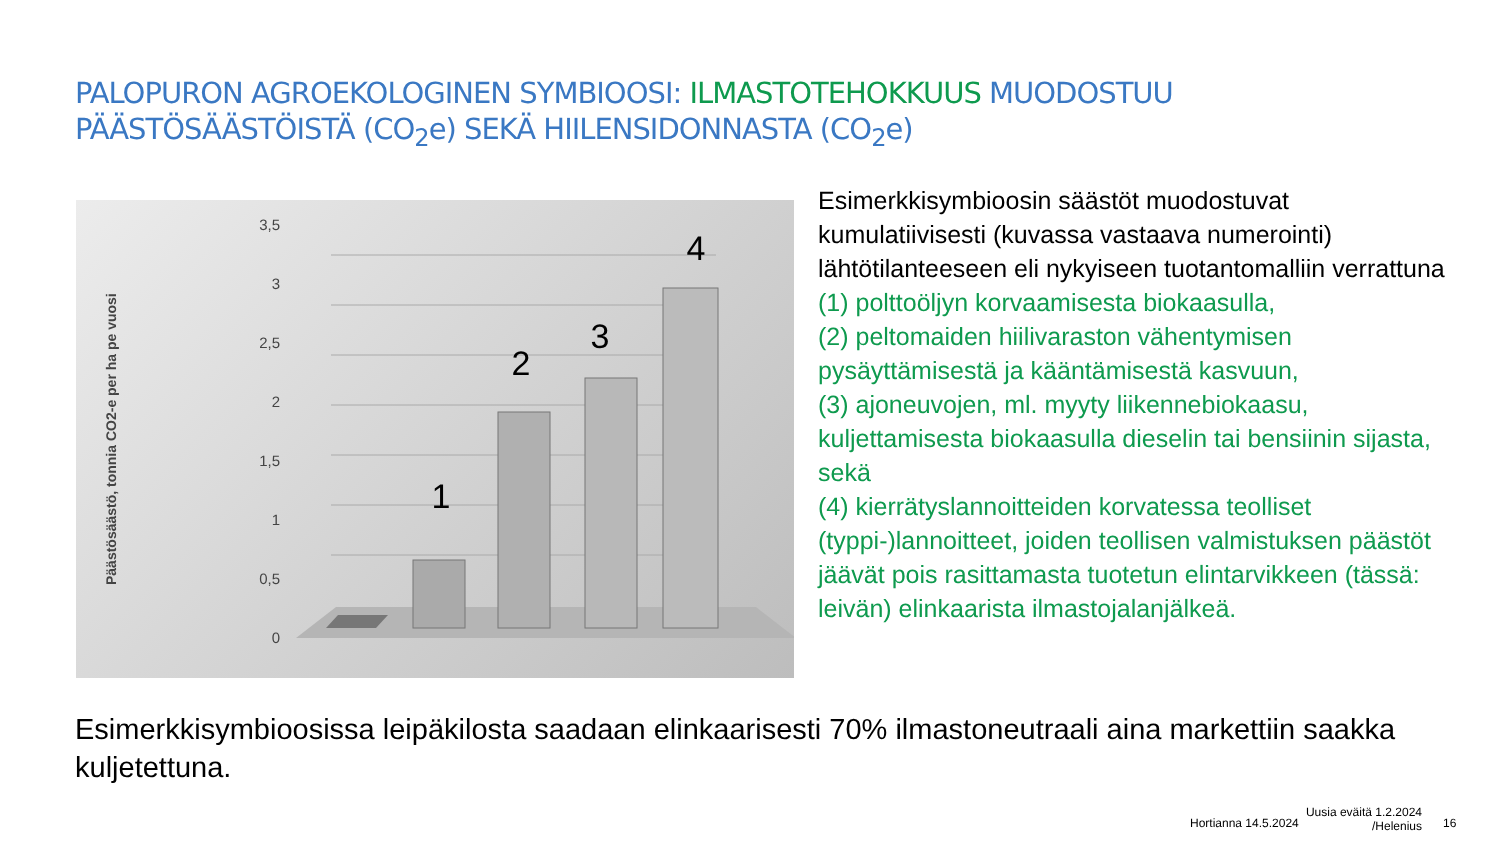PALOPURON AGROEKOLOGINEN SYMBIOOSI: ILMASTOTEHOKKUUS MUODOSTUU PÄÄSTÖSÄÄSTÖISTÄ (CO<sub>2</sub>e) SEKÄ HIILENSIDONNASTA (CO<sub>2</sub>e)
Päästösäästö, tonnia CO2-e per ha pe vuosi
3,5
3
2,5
2
1,5
1
0,5
0
1
2
3
4
Esimerkkisymbioosin säästöt muodostuvat kumulatiivisesti (kuvassa vastaava numerointi) lähtötilanteeseen eli nykyiseen tuotantomalliin verrattuna
(1) polttoöljyn korvaamisesta biokaasulla,
(2) peltomaiden hiilivaraston vähentymisen pysäyttämisestä ja kääntämisestä kasvuun,
(3) ajoneuvojen, ml. myyty liikennebiokaasu, kuljettamisesta biokaasulla dieselin tai bensiinin sijasta, sekä
(4) kierrätyslannoitteiden korvatessa teolliset (typpi-)lannoitteet, joiden teollisen valmistuksen päästöt jäävät pois rasittamasta tuotetun elintarvikkeen (tässä: leivän) elinkaarista ilmastojalanjälkeä.
Esimerkkisymbioosissa leipäkilosta saadaan elinkaarisesti 70% ilmastoneutraali aina markettiin saakka kuljetettuna.
Hortianna 14.5.2024
Uusia eväitä 1.2.2024
/Helenius
16